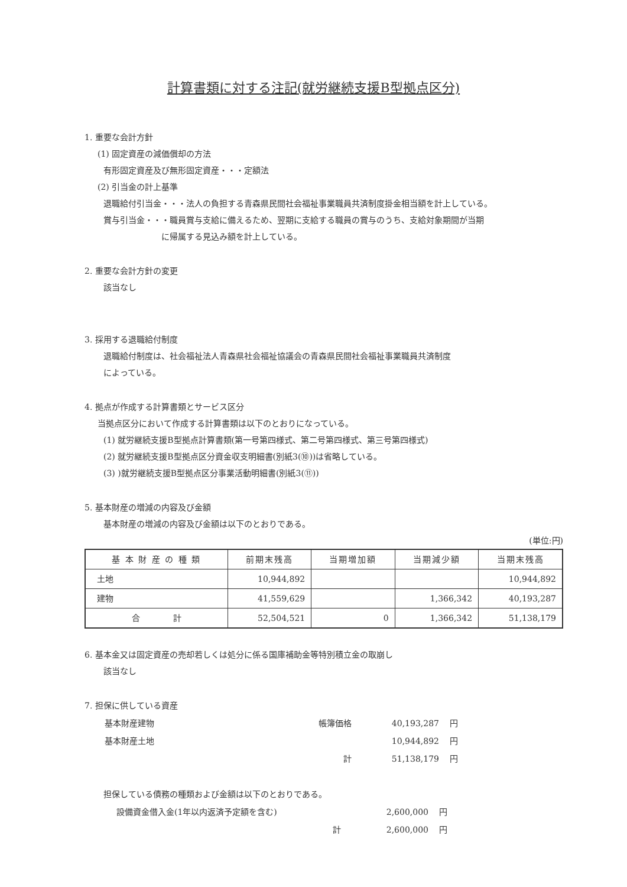計算書類に対する注記(就労継続支援B型拠点区分)
1. 重要な会計方針
(1) 固定資産の減価償却の方法
有形固定資産及び無形固定資産・・・定額法
(2) 引当金の計上基準
退職給付引当金・・・法人の負担する青森県民間社会福祉事業職員共済制度掛金相当額を計上している。
賞与引当金・・・職員賞与支給に備えるため、翌期に支給する職員の賞与のうち、支給対象期間が当期
に帰属する見込み額を計上している。
2. 重要な会計方針の変更
該当なし
3. 採用する退職給付制度
退職給付制度は、社会福祉法人青森県社会福祉協議会の青森県民間社会福祉事業職員共済制度
によっている。
4. 拠点が作成する計算書類とサービス区分
当拠点区分において作成する計算書類は以下のとおりになっている。
(1) 就労継続支援B型拠点計算書類(第一号第四様式、第二号第四様式、第三号第四様式)
(2) 就労継続支援B型拠点区分資金収支明細書(別紙3(⑩))は省略している。
(3) )就労継続支援B型拠点区分事業活動明細書(別紙3(⑪))
5. 基本財産の増減の内容及び金額
基本財産の増減の内容及び金額は以下のとおりである。
(単位:円)
| 基 本 財 産 の 種 類 | 前期末残高 | 当期増加額 | 当期減少額 | 当期末残高 |
| --- | --- | --- | --- | --- |
| 土地 | 10,944,892 | | | 10,944,892 |
| 建物 | 41,559,629 | | 1,366,342 | 40,193,287 |
| 合 計 | 52,504,521 | 0 | 1,366,342 | 51,138,179 |
6. 基本金又は固定資産の売却若しくは処分に係る国庫補助金等特別積立金の取崩し
該当なし
7. 担保に供している資産
| 基本財産建物 | 帳簿価格 | 40,193,287 | 円 |
| 基本財産土地 | | 10,944,892 | 円 |
| | 計 | 51,138,179 | 円 |
担保している債務の種類および金額は以下のとおりである。
| 設備資金借入金(1年以内返済予定額を含む) | 2,600,000 | 円 |
| 計 | 2,600,000 | 円 |